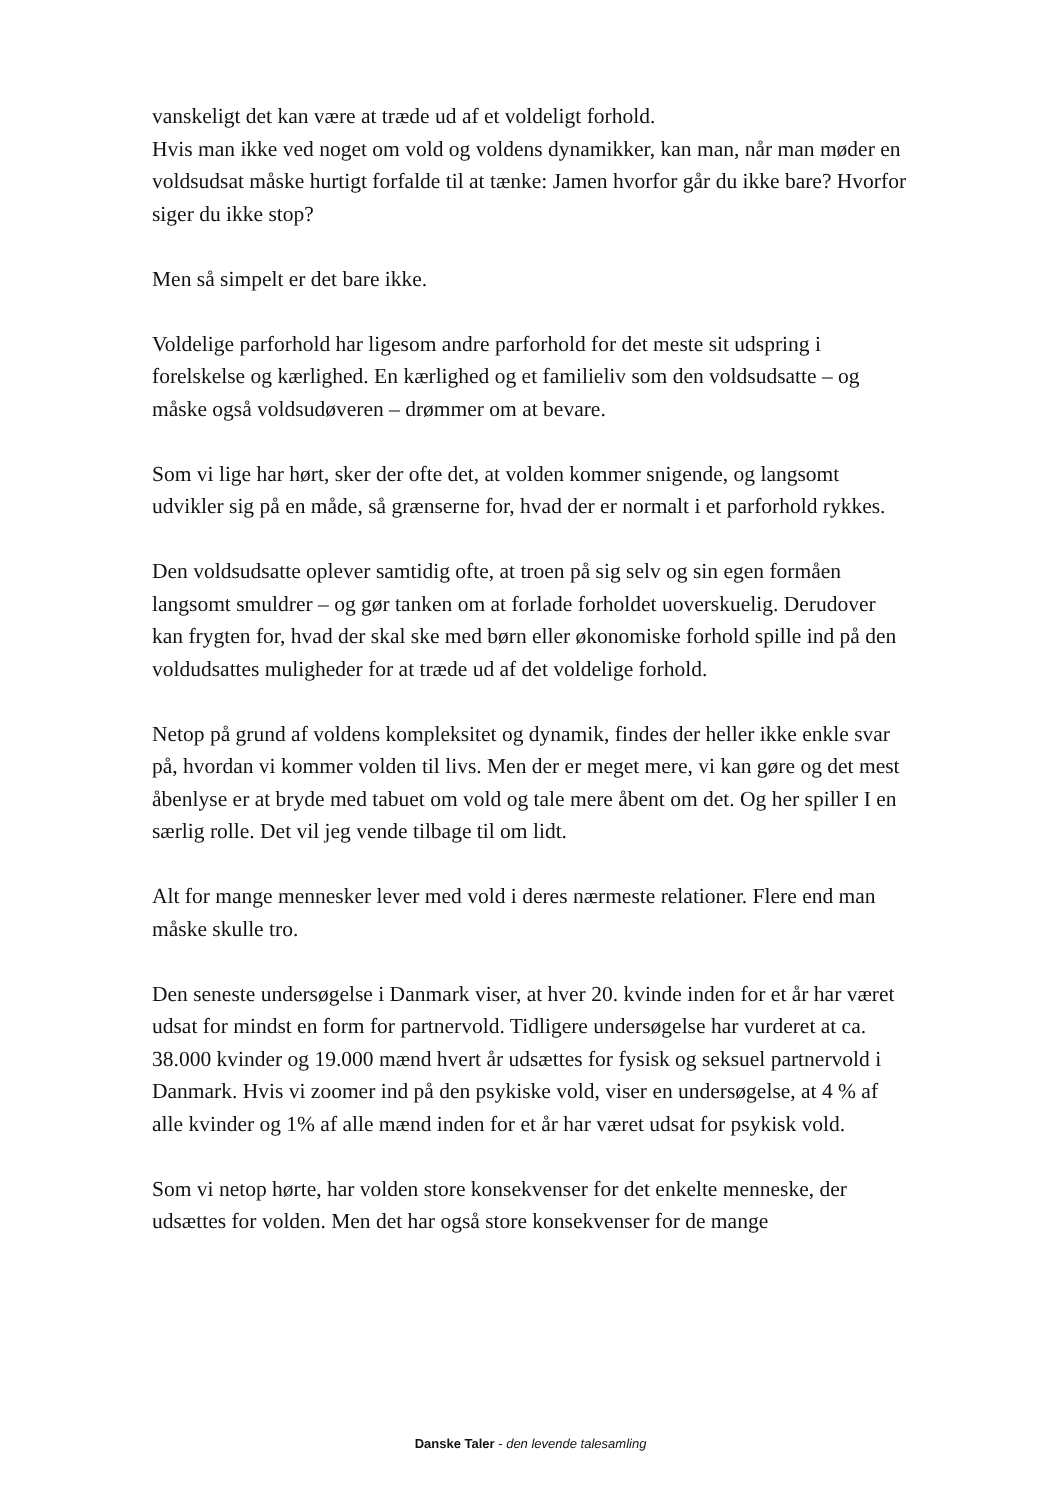vanskeligt det kan være at træde ud af et voldeligt forhold.
Hvis man ikke ved noget om vold og voldens dynamikker, kan man, når man møder en voldsudsat måske hurtigt forfalde til at tænke: Jamen hvorfor går du ikke bare? Hvorfor siger du ikke stop?
Men så simpelt er det bare ikke.
Voldelige parforhold har ligesom andre parforhold for det meste sit udspring i forelskelse og kærlighed. En kærlighed og et familieliv som den voldsudsatte – og måske også voldsudøveren – drømmer om at bevare.
Som vi lige har hørt, sker der ofte det, at volden kommer snigende, og langsomt udvikler sig på en måde, så grænserne for, hvad der er normalt i et parforhold rykkes.
Den voldsudsatte oplever samtidig ofte, at troen på sig selv og sin egen formåen langsomt smuldrer – og gør tanken om at forlade forholdet uoverskuelig. Derudover kan frygten for, hvad der skal ske med børn eller økonomiske forhold spille ind på den voldudsattes muligheder for at træde ud af det voldelige forhold.
Netop på grund af voldens kompleksitet og dynamik, findes der heller ikke enkle svar på, hvordan vi kommer volden til livs. Men der er meget mere, vi kan gøre og det mest åbenlyse er at bryde med tabuet om vold og tale mere åbent om det. Og her spiller I en særlig rolle. Det vil jeg vende tilbage til om lidt.
Alt for mange mennesker lever med vold i deres nærmeste relationer. Flere end man måske skulle tro.
Den seneste undersøgelse i Danmark viser, at hver 20. kvinde inden for et år har været udsat for mindst en form for partnervold. Tidligere undersøgelse har vurderet at ca. 38.000 kvinder og 19.000 mænd hvert år udsættes for fysisk og seksuel partnervold i Danmark. Hvis vi zoomer ind på den psykiske vold, viser en undersøgelse, at 4 % af alle kvinder og 1% af alle mænd inden for et år har været udsat for psykisk vold.
Som vi netop hørte, har volden store konsekvenser for det enkelte menneske, der udsættes for volden. Men det har også store konsekvenser for de mange
Danske Taler - den levende talesamling